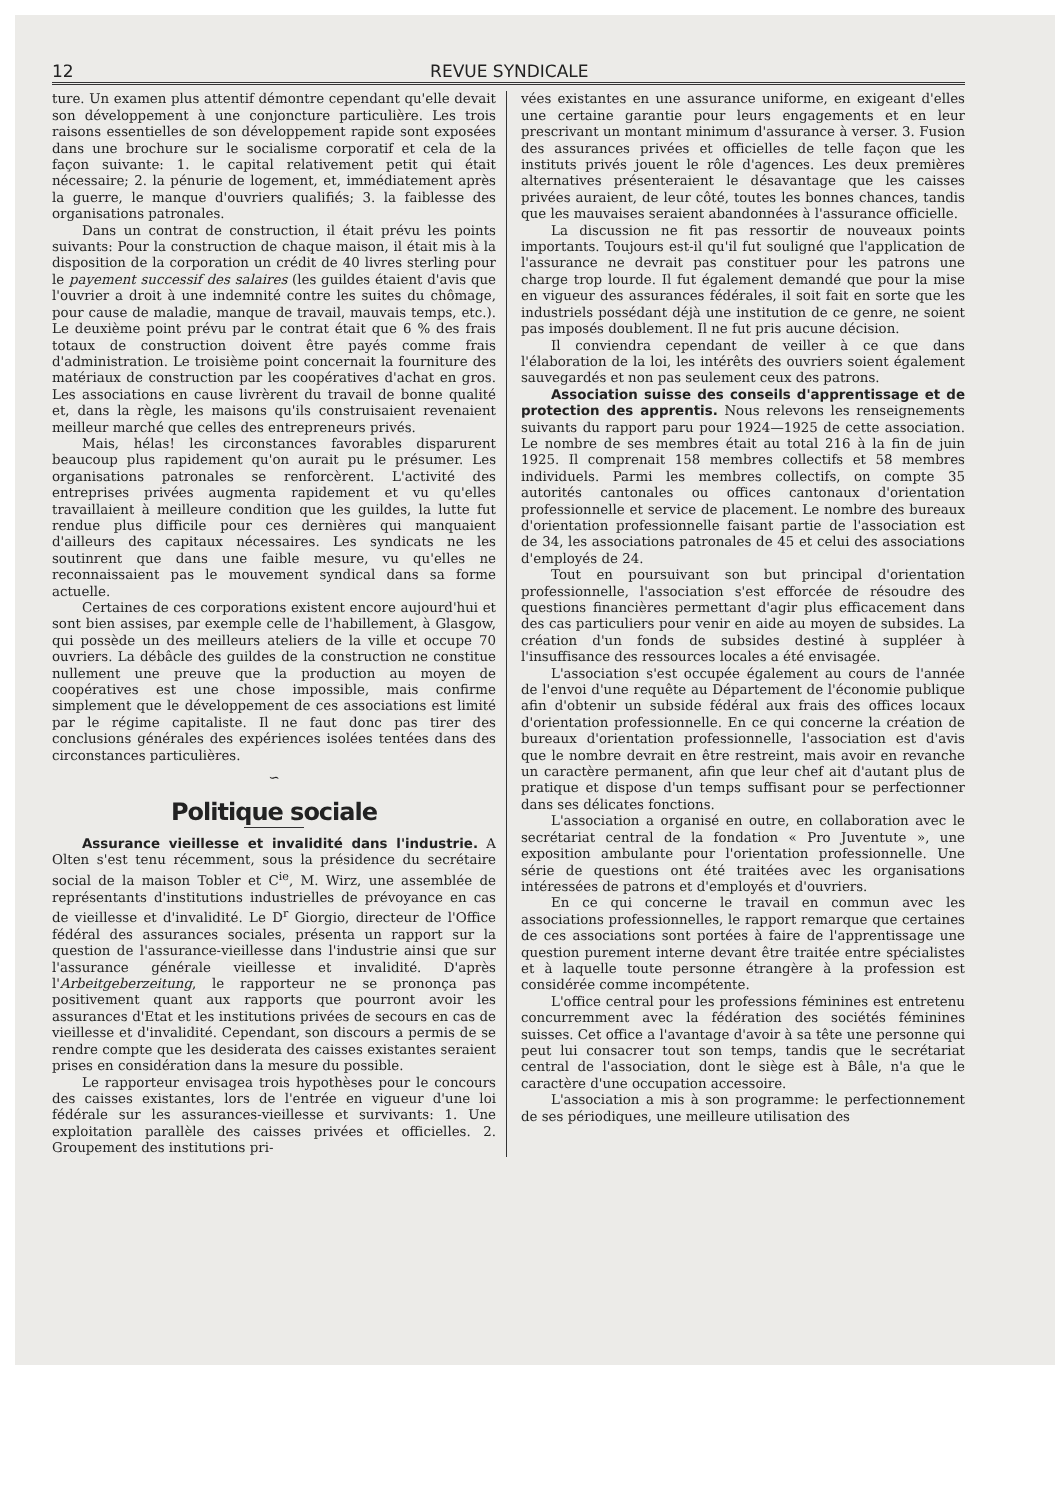12 REVUE SYNDICALE
ture. Un examen plus attentif démontre cependant qu'elle devait son développement à une conjoncture particulière. Les trois raisons essentielles de son développement rapide sont exposées dans une brochure sur le socialisme corporatif et cela de la façon suivante: 1. le capital relativement petit qui était nécessaire; 2. la pénurie de logement, et, immédiatement après la guerre, le manque d'ouvriers qualifiés; 3. la faiblesse des organisations patronales.
Dans un contrat de construction, il était prévu les points suivants: Pour la construction de chaque maison, il était mis à la disposition de la corporation un crédit de 40 livres sterling pour le payement successif des salaires (les guildes étaient d'avis que l'ouvrier a droit à une indemnité contre les suites du chômage, pour cause de maladie, manque de travail, mauvais temps, etc.). Le deuxième point prévu par le contrat était que 6 % des frais totaux de construction doivent être payés comme frais d'administration. Le troisième point concernait la fourniture des matériaux de construction par les coopératives d'achat en gros. Les associations en cause livrèrent du travail de bonne qualité et, dans la règle, les maisons qu'ils construisaient revenaient meilleur marché que celles des entrepreneurs privés.
Mais, hélas! les circonstances favorables disparurent beaucoup plus rapidement qu'on aurait pu le présumer. Les organisations patronales se renforcèrent. L'activité des entreprises privées augmenta rapidement et vu qu'elles travaillaient à meilleure condition que les guildes, la lutte fut rendue plus difficile pour ces dernières qui manquaient d'ailleurs des capitaux nécessaires. Les syndicats ne les soutinrent que dans une faible mesure, vu qu'elles ne reconnaissaient pas le mouvement syndical dans sa forme actuelle.
Certaines de ces corporations existent encore aujourd'hui et sont bien assises, par exemple celle de l'habillement, à Glasgow, qui possède un des meilleurs ateliers de la ville et occupe 70 ouvriers. La débâcle des guildes de la construction ne constitue nullement une preuve que la production au moyen de coopératives est une chose impossible, mais confirme simplement que le développement de ces associations est limité par le régime capitaliste. Il ne faut donc pas tirer des conclusions générales des expériences isolées tentées dans des circonstances particulières.
∽
Politique sociale
Assurance vieillesse et invalidité dans l'industrie. A Olten s'est tenu récemment, sous la présidence du secrétaire social de la maison Tobler et C<sup>ie</sup>, M. Wirz, une assemblée de représentants d'institutions industrielles de prévoyance en cas de vieillesse et d'invalidité. Le D<sup>r</sup> Giorgio, directeur de l'Office fédéral des assurances sociales, présenta un rapport sur la question de l'assurance-vieillesse dans l'industrie ainsi que sur l'assurance générale vieillesse et invalidité. D'après l'Arbeitgeberzeitung, le rapporteur ne se prononça pas positivement quant aux rapports que pourront avoir les assurances d'Etat et les institutions privées de secours en cas de vieillesse et d'invalidité. Cependant, son discours a permis de se rendre compte que les desiderata des caisses existantes seraient prises en considération dans la mesure du possible.
Le rapporteur envisagea trois hypothèses pour le concours des caisses existantes, lors de l'entrée en vigueur d'une loi fédérale sur les assurances-vieillesse et survivants: 1. Une exploitation parallèle des caisses privées et officielles. 2. Groupement des institutions pri-
vées existantes en une assurance uniforme, en exigeant d'elles une certaine garantie pour leurs engagements et en leur prescrivant un montant minimum d'assurance à verser. 3. Fusion des assurances privées et officielles de telle façon que les instituts privés jouent le rôle d'agences. Les deux premières alternatives présenteraient le désavantage que les caisses privées auraient, de leur côté, toutes les bonnes chances, tandis que les mauvaises seraient abandonnées à l'assurance officielle.
La discussion ne fit pas ressortir de nouveaux points importants. Toujours est-il qu'il fut souligné que l'application de l'assurance ne devrait pas constituer pour les patrons une charge trop lourde. Il fut également demandé que pour la mise en vigueur des assurances fédérales, il soit fait en sorte que les industriels possédant déjà une institution de ce genre, ne soient pas imposés doublement. Il ne fut pris aucune décision.
Il conviendra cependant de veiller à ce que dans l'élaboration de la loi, les intérêts des ouvriers soient également sauvegardés et non pas seulement ceux des patrons.
Association suisse des conseils d'apprentissage et de protection des apprentis. Nous relevons les renseignements suivants du rapport paru pour 1924—1925 de cette association. Le nombre de ses membres était au total 216 à la fin de juin 1925. Il comprenait 158 membres collectifs et 58 membres individuels. Parmi les membres collectifs, on compte 35 autorités cantonales ou offices cantonaux d'orientation professionnelle et service de placement. Le nombre des bureaux d'orientation professionnelle faisant partie de l'association est de 34, les associations patronales de 45 et celui des associations d'employés de 24.
Tout en poursuivant son but principal d'orientation professionnelle, l'association s'est efforcée de résoudre des questions financières permettant d'agir plus efficacement dans des cas particuliers pour venir en aide au moyen de subsides. La création d'un fonds de subsides destiné à suppléer à l'insuffisance des ressources locales a été envisagée.
L'association s'est occupée également au cours de l'année de l'envoi d'une requête au Département de l'économie publique afin d'obtenir un subside fédéral aux frais des offices locaux d'orientation professionnelle. En ce qui concerne la création de bureaux d'orientation professionnelle, l'association est d'avis que le nombre devrait en être restreint, mais avoir en revanche un caractère permanent, afin que leur chef ait d'autant plus de pratique et dispose d'un temps suffisant pour se perfectionner dans ses délicates fonctions.
L'association a organisé en outre, en collaboration avec le secrétariat central de la fondation « Pro Juventute », une exposition ambulante pour l'orientation professionnelle. Une série de questions ont été traitées avec les organisations intéressées de patrons et d'employés et d'ouvriers.
En ce qui concerne le travail en commun avec les associations professionnelles, le rapport remarque que certaines de ces associations sont portées à faire de l'apprentissage une question purement interne devant être traitée entre spécialistes et à laquelle toute personne étrangère à la profession est considérée comme incompétente.
L'office central pour les professions féminines est entretenu concurremment avec la fédération des sociétés féminines suisses. Cet office a l'avantage d'avoir à sa tête une personne qui peut lui consacrer tout son temps, tandis que le secrétariat central de l'association, dont le siège est à Bâle, n'a que le caractère d'une occupation accessoire.
L'association a mis à son programme: le perfectionnement de ses périodiques, une meilleure utilisation des